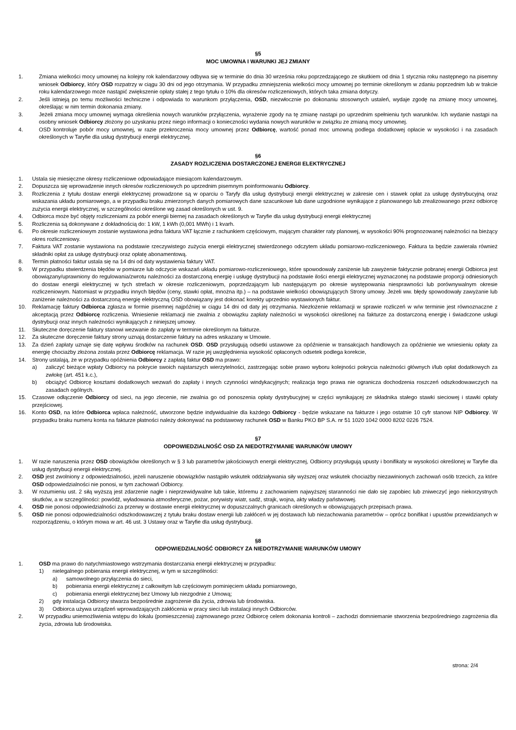§5
MOC UMOWNA I WARUNKI JEJ ZMIANY
1. Zmiana wielkości mocy umownej na kolejny rok kalendarzowy odbywa się w terminie do dnia 30 września roku poprzedzającego ze skutkiem od dnia 1 stycznia roku następnego na pisemny wniosek Odbiorcy, który OSD rozpatrzy w ciągu 30 dni od jego otrzymania. W przypadku zmniejszenia wielkości mocy umownej po terminie określonym w zdaniu poprzednim lub w trakcie roku kalendarzowego może nastąpić zwiększenie opłaty stałej z tego tytułu o 10% dla okresów rozliczeniowych, których taka zmiana dotyczy.
2. Jeśli istnieją po temu możliwości techniczne i odpowiada to warunkom przyłączenia, OSD, niezwłocznie po dokonaniu stosownych ustaleń, wydaje zgodę na zmianę mocy umownej, określając w nim termin dokonania zmiany.
3. Jeżeli zmiana mocy umownej wymaga określenia nowych warunków przyłączenia, wyrażenie zgody na tę zmianę nastąpi po uprzednim spełnieniu tych warunków. Ich wydanie nastąpi na osobny wniosek Odbiorcy złożony po uzyskaniu przez niego informacji o konieczności wydania nowych warunków w związku ze zmianą mocy umownej.
4. OSD kontroluje pobór mocy umownej, w razie przekroczenia mocy umownej przez Odbiorcę, wartość ponad moc umowną podlega dodatkowej opłacie w wysokości i na zasadach określonych w Taryfie dla usług dystrybucji energii elektrycznej.
§6
ZASADY ROZLICZENIA DOSTARCZONEJ ENERGII ELEKTRYCZNEJ
1. Ustala się miesięczne okresy rozliczeniowe odpowiadające miesiącom kalendarzowym.
2. Dopuszcza się wprowadzenie innych okresów rozliczeniowych po uprzednim pisemnym poinformowaniu Odbiorcy.
3. Rozliczenia z tytułu dostaw energii elektrycznej prowadzone są w oparciu o Taryfy dla usług dystrybucji energii elektrycznej w zakresie cen i stawek opłat za usługę dystrybucyjną oraz wskazania układu pomiarowego, a w przypadku braku zmierzonych danych pomiarowych dane szacunkowe lub dane uzgodnione wynikające z planowanego lub zrealizowanego przez odbiorcę zużycia energii elektrycznej, w szczególności określone wg zasad określonych w ust. 9.
4. Odbiorca może być objęty rozliczeniami za pobór energii biernej na zasadach określonych w Taryfie dla usług dystrybucji energii elektrycznej
5. Rozliczenia są dokonywane z dokładnością do: 1 kW, 1 kWh (0,001 MWh) i 1 kvarh.
6. Po okresie rozliczeniowym zostanie wystawiona jedna faktura VAT łącznie z rachunkiem częściowym, mającym charakter raty planowej, w wysokości 90% prognozowanej należności na bieżący okres rozliczeniowy.
7. Faktura VAT zostanie wystawiona na podstawie rzeczywistego zużycia energii elektrycznej stwierdzonego odczytem układu pomiarowo-rozliczeniowego. Faktura ta będzie zawierała również składniki opłat za usługę dystrybucji oraz opłatę abonamentową.
8. Termin płatności faktur ustala się na 14 dni od daty wystawienia faktury VAT.
9. W przypadku stwierdzenia błędów w pomiarze lub odczycie wskazań układu pomiarowo-rozliczeniowego, które spowodowały zaniżenie lub zawyżenie faktycznie pobranej energii Odbiorca jest obowiązany/uprawniony do regulowania/zwrotu należności za dostarczoną energię i usługę dystrybucji na podstawie ilości energii elektrycznej wyznaczonej na podstawie proporcji odniesionych do dostaw energii elektrycznej w tych strefach w okresie rozliczeniowym, poprzedzającym lub następującym po okresie występowania niesprawności lub porównywalnym okresie rozliczeniowym. Natomiast w przypadku innych błędów (ceny, stawki opłat, mnożna itp.) – na podstawie wielkości obowiązujących Strony umowy. Jeżeli ww. błędy spowodowały zawyżanie lub zaniżenie należności za dostarczoną energię elektryczną OSD obowiązany jest dokonać korekty uprzednio wystawionych faktur.
10. Reklamację faktury Odbiorca zgłasza w formie pisemnej najpóźniej w ciągu 14 dni od daty jej otrzymania. Niezłożenie reklamacji w sprawie rozliczeń w w/w terminie jest równoznaczne z akceptacją przez Odbiorcę rozliczenia. Wniesienie reklamacji nie zwalnia z obowiązku zapłaty należności w wysokości określonej na fakturze za dostarczoną energię i świadczone usługi dystrybucji oraz innych należności wynikających z niniejszej umowy.
11. Skuteczne doręczenie faktury stanowi wezwanie do zapłaty w terminie określonym na fakturze.
12. Za skuteczne doręczenie faktury strony uznają dostarczenie faktury na adres wskazany w Umowie.
13. Za dzień zapłaty uznaje się datę wpływu środków na rachunek OSD. OSD przysługują odsetki ustawowe za opóźnienie w transakcjach handlowych za opóźnienie we wniesieniu opłaty za energię chociażby złożona została przez Odbiorcę reklamacja. W razie jej uwzględnienia wysokość opłaconych odsetek podlega korekcie,
14. Strony ustalają, że w przypadku opóźnienia Odbiorcy z zapłatą faktur OSD ma prawo:
a) zaliczyć bieżące wpłaty Odbiorcy na pokrycie swoich najstarszych wierzytelności, zastrzegając sobie prawo wyboru kolejności pokrycia należności głównych i/lub opłat dodatkowych za zwłokę (art. 451 k.c.),
b) obciążyć Odbiorcę kosztami dodatkowych wezwań do zapłaty i innych czynności windykacyjnych; realizacja tego prawa nie ogranicza dochodzenia roszczeń odszkodowawczych na zasadach ogólnych.
15. Czasowe odłączenie Odbiorcy od sieci, na jego zlecenie, nie zwalnia go od ponoszenia opłaty dystrybucyjnej w części wynikającej ze składnika stałego stawki sieciowej i stawki opłaty przejściowej.
16. Konto OSD, na które Odbiorca wpłaca należność, utworzone będzie indywidualnie dla każdego Odbiorcy - będzie wskazane na fakturze i jego ostatnie 10 cyfr stanowi NIP Odbiorcy. W przypadku braku numeru konta na fakturze płatności należy dokonywać na podstawowy rachunek OSD w Banku PKO BP S.A. nr 51 1020 1042 0000 8202 0226 7524.
§7
ODPOWIEDZIALNOŚĆ OSD ZA NIEDOTRZYMANIE WARUNKÓW UMOWY
1. W razie naruszenia przez OSD obowiązków określonych w § 3 lub parametrów jakościowych energii elektrycznej, Odbiorcy przysługują upusty i bonifikaty w wysokości określonej w Taryfie dla usług dystrybucji energii elektrycznej.
2. OSD jest zwolniony z odpowiedzialności, jeżeli naruszenie obowiązków nastąpiło wskutek oddziaływania siły wyższej oraz wskutek chociażby niezawinionych zachowań osób trzecich, za które OSD odpowiedzialności nie ponosi, w tym zachowań Odbiorcy.
3. W rozumieniu ust. 2 siłą wyższą jest zdarzenie nagłe i nieprzewidywalne lub takie, któremu z zachowaniem najwyższej staranności nie dało się zapobiec lub zniweczyć jego niekorzystnych skutków, a w szczególności: powódź, wyładowania atmosferyczne, pożar, porywisty wiatr, sadź, strajk, wojna, akty władzy państwowej.
4. OSD nie ponosi odpowiedzialności za przerwy w dostawie energii elektrycznej w dopuszczalnych granicach określonych w obowiązujących przepisach prawa.
5. OSD nie ponosi odpowiedzialności odszkodowawczej z tytułu braku dostaw energii lub zakłóceń w jej dostawach lub niezachowania parametrów – oprócz bonifikat i upustów przewidzianych w rozporządzeniu, o którym mowa w art. 46 ust. 3 Ustawy oraz w Taryfie dla usług dystrybucji.
§8
ODPOWIEDZIALNOŚĆ ODBIORCY ZA NIEDOTRZYMANIE WARUNKÓW UMOWY
1. OSD ma prawo do natychmiastowego wstrzymania dostarczania energii elektrycznej w przypadku:
1) nielegalnego pobierania energii elektrycznej, w tym w szczególności:
a) samowolnego przyłączenia do sieci,
b) pobierania energii elektrycznej z całkowitym lub częściowym pominięciem układu pomiarowego,
c) pobierania energii elektrycznej bez Umowy lub niezgodnie z Umową;
2) gdy instalacja Odbiorcy stwarza bezpośrednie zagrożenie dla życia, zdrowia lub środowiska.
3) Odbiorca używa urządzeń wprowadzających zakłócenia w pracy sieci lub instalacji innych Odbiorców.
2. W przypadku uniemożliwienia wstępu do lokalu (pomieszczenia) zajmowanego przez Odbiorcę celem dokonania kontroli – zachodzi domniemanie stworzenia bezpośredniego zagrożenia dla życia, zdrowia lub środowiska.
strona: 2/4